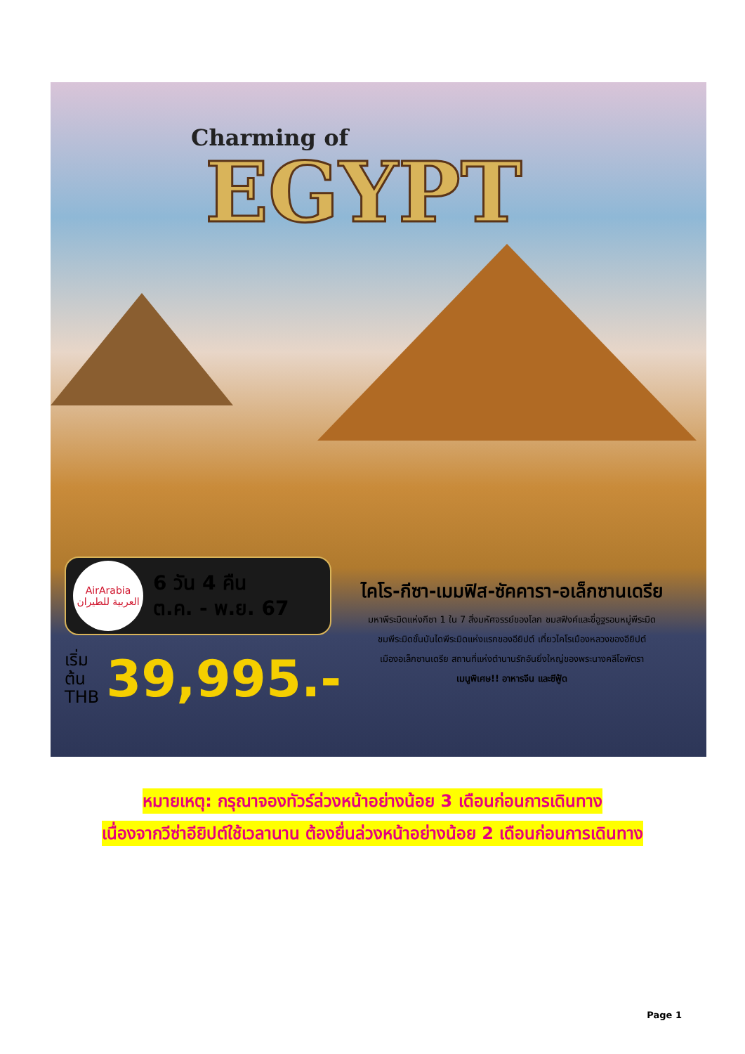Charming of
EGYPT
AirArabia
العربية للطيران
6 วัน 4 คืน
ต.ค. - พ.ย. 67
เริ่มต้น
THB
39,995.-
ไคโร-กีซา-เมมฟิส-ซัคคารา-อเล็กซานเดรีย
มหาพีระมิดแห่งกีซา 1 ใน 7 สิ่งมหัศจรรย์ของโลก ชมสฟิงค์และขี่อูฐรอบหมู่พีระมิด
ชมพีระมิดขั้นบันไดพีระมิดแห่งแรกของอียิปต์ เที่ยวไคโรเมืองหลวงของอียิปต์
เมืองอเล็กซานเดรีย สถานที่แห่งตำนานรักอันยิ่งใหญ่ของพระนางคลีโอพัตรา
เมนูพิเศษ!! อาหารจีน และซีฟู้ด
หมายเหตุ: กรุณาจองทัวร์ล่วงหน้าอย่างน้อย 3 เดือนก่อนการเดินทาง
เนื่องจากวีซ่าอียิปต์ใช้เวลานาน ต้องยื่นล่วงหน้าอย่างน้อย 2 เดือนก่อนการเดินทาง
Page 1